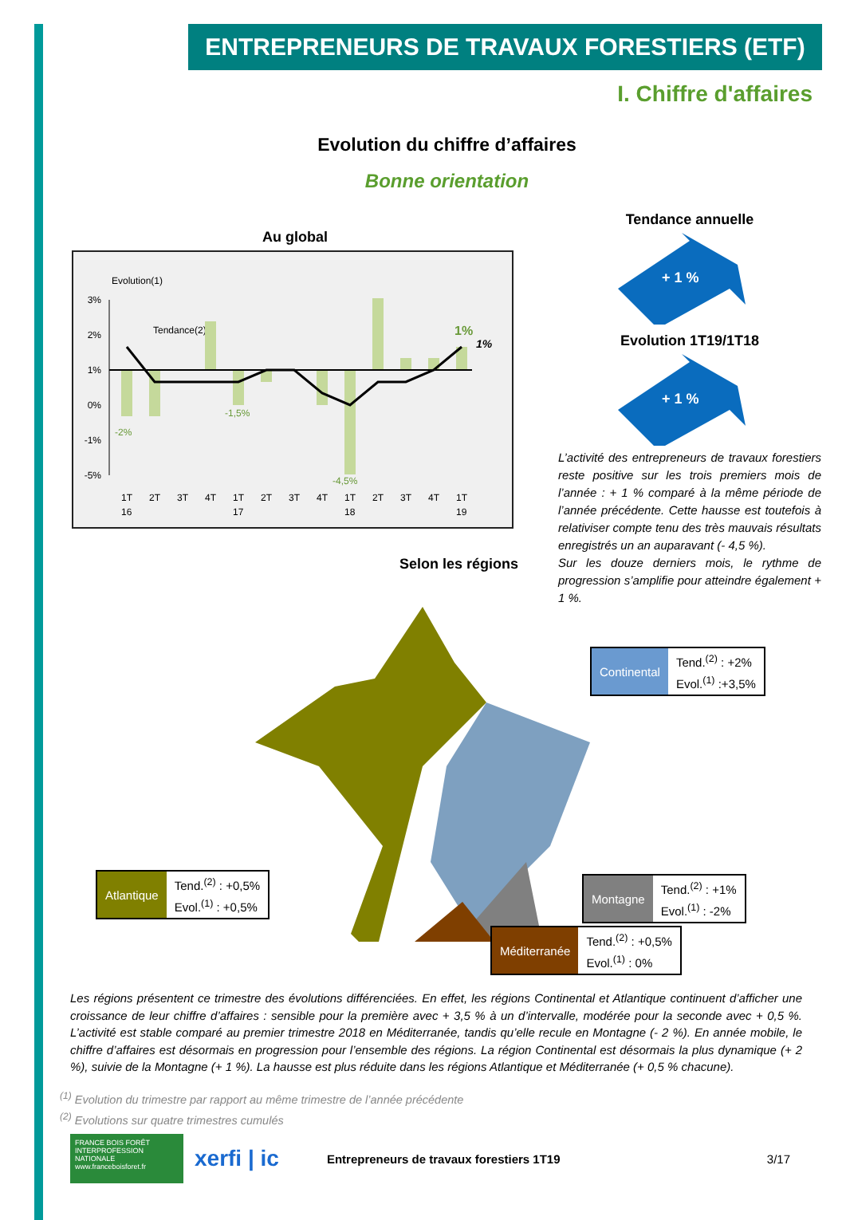ENTREPRENEURS DE TRAVAUX FORESTIERS (ETF)
I. Chiffre d'affaires
Evolution du chiffre d’affaires
Bonne orientation
Au global
Evolution(1)
Tendance(2)
3%
2%
1%
0%
-1%
-5%
-2%
-1,5%
-4,5%
1%
1%
1T
2T
3T
4T
1T
2T
3T
4T
1T
2T
3T
4T
1T
16
17
18
19
Selon les régions
Tendance annuelle
+ 1 %
Evolution 1T19/1T18
+ 1 %
L’activité des entrepreneurs de travaux forestiers reste positive sur les trois premiers mois de l’année : + 1 % comparé à la même période de l’année précédente. Cette hausse est toutefois à relativiser compte tenu des très mauvais résultats enregistrés un an auparavant (- 4,5 %).
Sur les douze derniers mois, le rythme de progression s’amplifie pour atteindre également + 1 %.
Continental
Tend.<sup>(2)</sup> : +2%
Evol.<sup>(1)</sup> :+3,5%
Atlantique
Tend.<sup>(2)</sup> : +0,5%
Evol.<sup>(1)</sup> : +0,5%
Montagne
Tend.<sup>(2)</sup> : +1%
Evol.<sup>(1)</sup> : -2%
Méditerranée
Tend.<sup>(2)</sup> : +0,5%
Evol.<sup>(1)</sup> : 0%
Les régions présentent ce trimestre des évolutions différenciées. En effet, les régions Continental et Atlantique continuent d’afficher une croissance de leur chiffre d’affaires : sensible pour la première avec + 3,5 % à un d’intervalle, modérée pour la seconde avec + 0,5 %. L’activité est stable comparé au premier trimestre 2018 en Méditerranée, tandis qu’elle recule en Montagne (- 2 %). En année mobile, le chiffre d’affaires est désormais en progression pour l’ensemble des régions. La région Continental est désormais la plus dynamique (+ 2 %), suivie de la Montagne (+ 1 %). La hausse est plus réduite dans les régions Atlantique et Méditerranée (+ 0,5 % chacune).
<sup>(1)</sup> Evolution du trimestre par rapport au même trimestre de l’année précédente
<sup>(2)</sup> Evolutions sur quatre trimestres cumulés
FRANCE BOIS FORÊT INTERPROFESSION NATIONALE www.franceboisforet.fr
xerfi | ic
Entrepreneurs de travaux forestiers 1T19
3/17